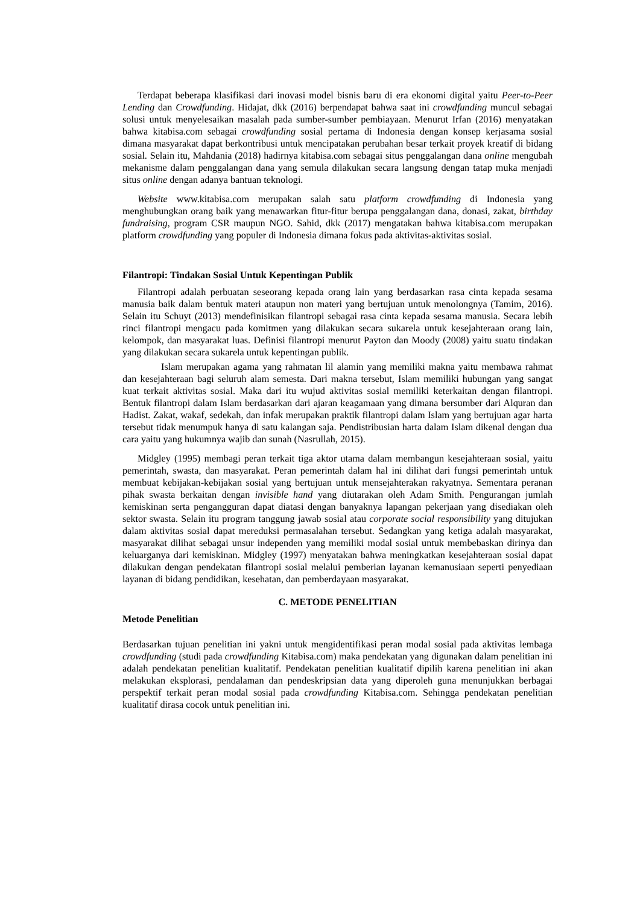Terdapat beberapa klasifikasi dari inovasi model bisnis baru di era ekonomi digital yaitu Peer-to-Peer Lending dan Crowdfunding. Hidajat, dkk (2016) berpendapat bahwa saat ini crowdfunding muncul sebagai solusi untuk menyelesaikan masalah pada sumber-sumber pembiayaan. Menurut Irfan (2016) menyatakan bahwa kitabisa.com sebagai crowdfunding sosial pertama di Indonesia dengan konsep kerjasama sosial dimana masyarakat dapat berkontribusi untuk mencipatakan perubahan besar terkait proyek kreatif di bidang sosial. Selain itu, Mahdania (2018) hadirnya kitabisa.com sebagai situs penggalangan dana online mengubah mekanisme dalam penggalangan dana yang semula dilakukan secara langsung dengan tatap muka menjadi situs online dengan adanya bantuan teknologi.
Website www.kitabisa.com merupakan salah satu platform crowdfunding di Indonesia yang menghubungkan orang baik yang menawarkan fitur-fitur berupa penggalangan dana, donasi, zakat, birthday fundraising, program CSR maupun NGO. Sahid, dkk (2017) mengatakan bahwa kitabisa.com merupakan platform crowdfunding yang populer di Indonesia dimana fokus pada aktivitas-aktivitas sosial.
Filantropi: Tindakan Sosial Untuk Kepentingan Publik
Filantropi adalah perbuatan seseorang kepada orang lain yang berdasarkan rasa cinta kepada sesama manusia baik dalam bentuk materi ataupun non materi yang bertujuan untuk menolongnya (Tamim, 2016). Selain itu Schuyt (2013) mendefinisikan filantropi sebagai rasa cinta kepada sesama manusia. Secara lebih rinci filantropi mengacu pada komitmen yang dilakukan secara sukarela untuk kesejahteraan orang lain, kelompok, dan masyarakat luas. Definisi filantropi menurut Payton dan Moody (2008) yaitu suatu tindakan yang dilakukan secara sukarela untuk kepentingan publik.
Islam merupakan agama yang rahmatan lil alamin yang memiliki makna yaitu membawa rahmat dan kesejahteraan bagi seluruh alam semesta. Dari makna tersebut, Islam memiliki hubungan yang sangat kuat terkait aktivitas sosial. Maka dari itu wujud aktivitas sosial memiliki keterkaitan dengan filantropi. Bentuk filantropi dalam Islam berdasarkan dari ajaran keagamaan yang dimana bersumber dari Alquran dan Hadist. Zakat, wakaf, sedekah, dan infak merupakan praktik filantropi dalam Islam yang bertujuan agar harta tersebut tidak menumpuk hanya di satu kalangan saja. Pendistribusian harta dalam Islam dikenal dengan dua cara yaitu yang hukumnya wajib dan sunah (Nasrullah, 2015).
Midgley (1995) membagi peran terkait tiga aktor utama dalam membangun kesejahteraan sosial, yaitu pemerintah, swasta, dan masyarakat. Peran pemerintah dalam hal ini dilihat dari fungsi pemerintah untuk membuat kebijakan-kebijakan sosial yang bertujuan untuk mensejahterakan rakyatnya. Sementara peranan pihak swasta berkaitan dengan invisible hand yang diutarakan oleh Adam Smith. Pengurangan jumlah kemiskinan serta pengangguran dapat diatasi dengan banyaknya lapangan pekerjaan yang disediakan oleh sektor swasta. Selain itu program tanggung jawab sosial atau corporate social responsibility yang ditujukan dalam aktivitas sosial dapat mereduksi permasalahan tersebut. Sedangkan yang ketiga adalah masyarakat, masyarakat dilihat sebagai unsur independen yang memiliki modal sosial untuk membebaskan dirinya dan keluarganya dari kemiskinan. Midgley (1997) menyatakan bahwa meningkatkan kesejahteraan sosial dapat dilakukan dengan pendekatan filantropi sosial melalui pemberian layanan kemanusiaan seperti penyediaan layanan di bidang pendidikan, kesehatan, dan pemberdayaan masyarakat.
C. METODE PENELITIAN
Metode Penelitian
Berdasarkan tujuan penelitian ini yakni untuk mengidentifikasi peran modal sosial pada aktivitas lembaga crowdfunding (studi pada crowdfunding Kitabisa.com) maka pendekatan yang digunakan dalam penelitian ini adalah pendekatan penelitian kualitatif. Pendekatan penelitian kualitatif dipilih karena penelitian ini akan melakukan eksplorasi, pendalaman dan pendeskripsian data yang diperoleh guna menunjukkan berbagai perspektif terkait peran modal sosial pada crowdfunding Kitabisa.com. Sehingga pendekatan penelitian kualitatif dirasa cocok untuk penelitian ini.